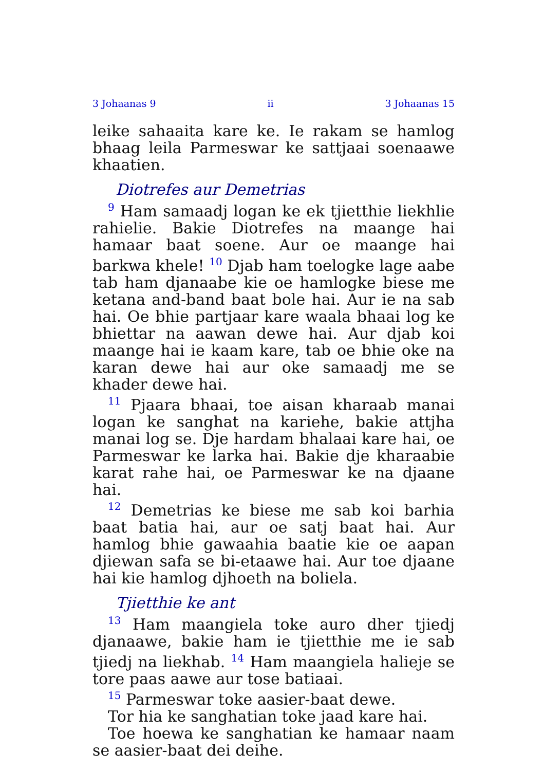3 Johaanas 9 ii 3 Johaanas 15
leike sahaaita kare ke. Ie rakam se hamlog bhaag leila Parmeswar ke sattjaai soenaawe khaatien.
Diotrefes aur Demetrias
<sup>9</sup> Ham samaadj logan ke ek tjietthie liekhlie rahielie. Bakie Diotrefes na maange hai hamaar baat soene. Aur oe maange hai barkwa khele! <sup>10</sup> Djab ham toelogke lage aabe tab ham djanaabe kie oe hamlogke biese me ketana and-band baat bole hai. Aur ie na sab hai. Oe bhie partjaar kare waala bhaai log ke bhiettar na aawan dewe hai. Aur djab koi maange hai ie kaam kare, tab oe bhie oke na karan dewe hai aur oke samaadj me se khader dewe hai.
<sup>11</sup> Pjaara bhaai, toe aisan kharaab manai logan ke sanghat na kariehe, bakie attjha manai log se. Dje hardam bhalaai kare hai, oe Parmeswar ke larka hai. Bakie dje kharaabie karat rahe hai, oe Parmeswar ke na djaane hai.
<sup>12</sup> Demetrias ke biese me sab koi barhia baat batia hai, aur oe satj baat hai. Aur hamlog bhie gawaahia baatie kie oe aapan djiewan safa se bi-etaawe hai. Aur toe djaane hai kie hamlog djhoeth na boliela.
Tjietthie ke ant
<sup>13</sup> Ham maangiela toke auro dher tjiedj djanaawe, bakie ham ie tjietthie me ie sab tjiedj na liekhab. <sup>14</sup> Ham maangiela halieje se tore paas aawe aur tose batiaai.
<sup>15</sup> Parmeswar toke aasier-baat dewe.
Tor hia ke sanghatian toke jaad kare hai.
Toe hoewa ke sanghatian ke hamaar naam se aasier-baat dei deihe.